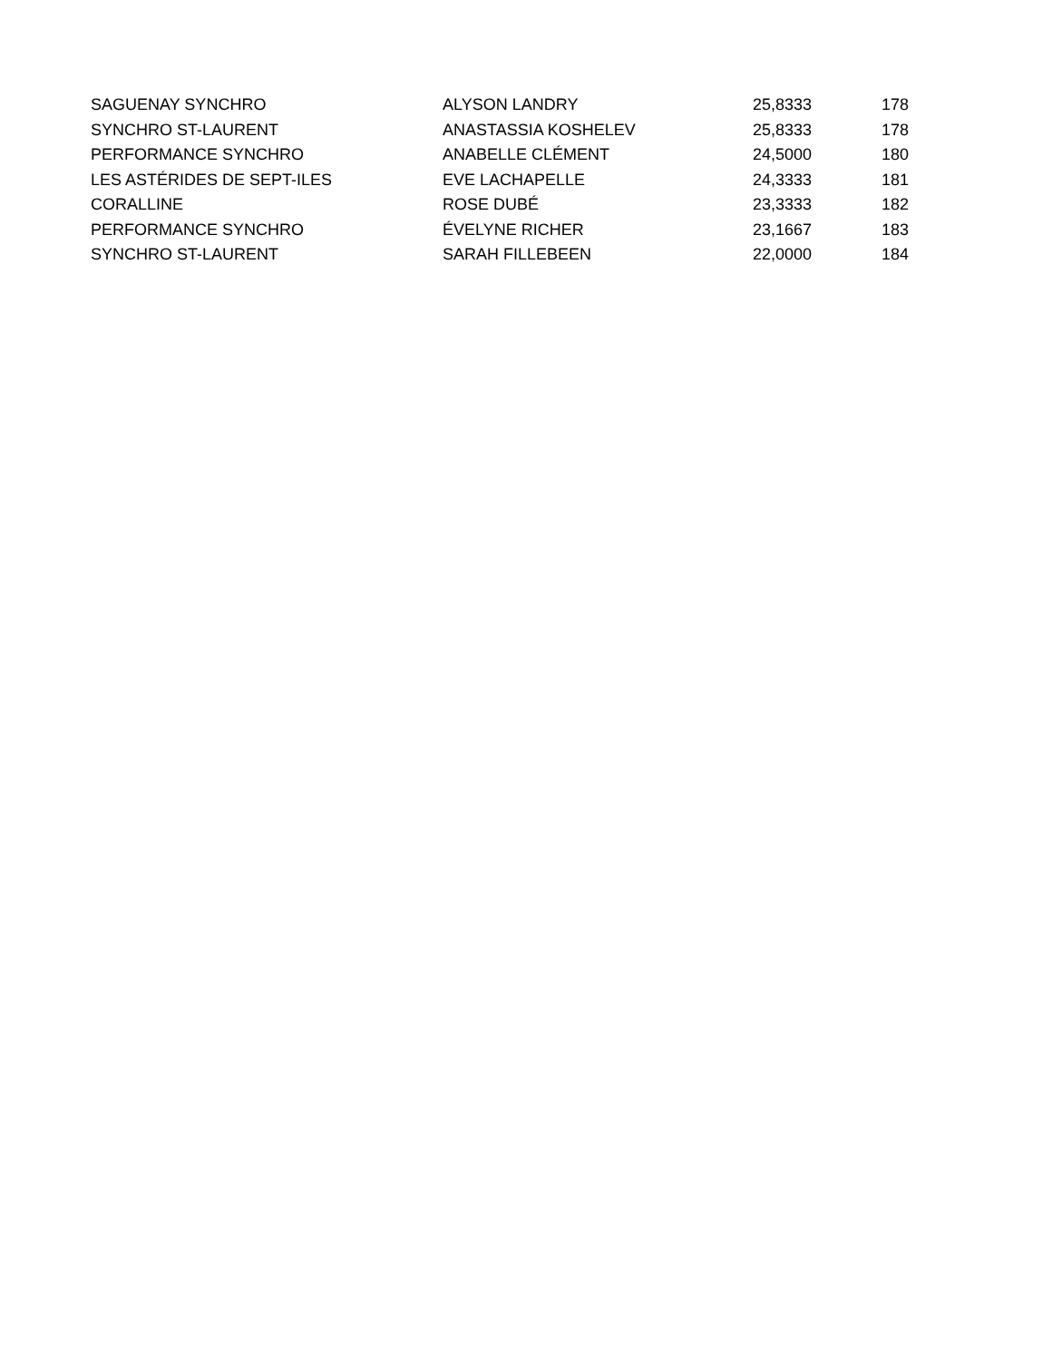| SAGUENAY SYNCHRO | ALYSON LANDRY | 25,8333 | 178 |
| SYNCHRO ST-LAURENT | ANASTASSIA KOSHELEV | 25,8333 | 178 |
| PERFORMANCE SYNCHRO | ANABELLE CLÉMENT | 24,5000 | 180 |
| LES ASTÉRIDES DE SEPT-ILES | EVE LACHAPELLE | 24,3333 | 181 |
| CORALLINE | ROSE DUBÉ | 23,3333 | 182 |
| PERFORMANCE SYNCHRO | ÉVELYNE RICHER | 23,1667 | 183 |
| SYNCHRO ST-LAURENT | SARAH FILLEBEEN | 22,0000 | 184 |